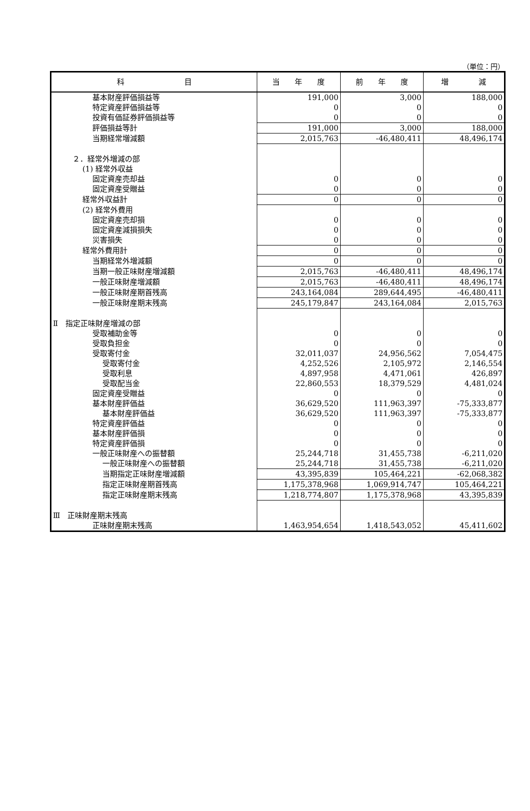（単位：円）
| 科 目 | 当 年 度 | 前 年 度 | 増 減 |
| --- | --- | --- | --- |
| 基本財産評価損益等 | 191,000 | 3,000 | 188,000 |
| 特定資産評価損益等 | 0 | 0 | 0 |
| 投資有価証券評価損益等 | 0 | 0 | 0 |
| 評価損益等計 | 191,000 | 3,000 | 188,000 |
| 当期経常増減額 | 2,015,763 | -46,480,411 | 48,496,174 |
| ２．経常外増減の部 | | | |
| (1) 経常外収益 | | | |
| 固定資産売却益 | 0 | 0 | 0 |
| 固定資産受贈益 | 0 | 0 | 0 |
| 経常外収益計 | 0 | 0 | 0 |
| (2) 経常外費用 | | | |
| 固定資産売却損 | 0 | 0 | 0 |
| 固定資産減損損失 | 0 | 0 | 0 |
| 災害損失 | 0 | 0 | 0 |
| 経常外費用計 | 0 | 0 | 0 |
| 当期経常外増減額 | 0 | 0 | 0 |
| 当期一般正味財産増減額 | 2,015,763 | -46,480,411 | 48,496,174 |
| 一般正味財産増減額 | 2,015,763 | -46,480,411 | 48,496,174 |
| 一般正味財産期首残高 | 243,164,084 | 289,644,495 | -46,480,411 |
| 一般正味財産期末残高 | 245,179,847 | 243,164,084 | 2,015,763 |
| Ⅱ 指定正味財産増減の部 | | | |
| 受取補助金等 | 0 | 0 | 0 |
| 受取負担金 | 0 | 0 | 0 |
| 受取寄付金 | 32,011,037 | 24,956,562 | 7,054,475 |
| 受取寄付金 | 4,252,526 | 2,105,972 | 2,146,554 |
| 受取利息 | 4,897,958 | 4,471,061 | 426,897 |
| 受取配当金 | 22,860,553 | 18,379,529 | 4,481,024 |
| 固定資産受贈益 | 0 | 0 | 0 |
| 基本財産評価益 | 36,629,520 | 111,963,397 | -75,333,877 |
| 基本財産評価益 | 36,629,520 | 111,963,397 | -75,333,877 |
| 特定資産評価益 | 0 | 0 | 0 |
| 基本財産評価損 | 0 | 0 | 0 |
| 特定資産評価損 | 0 | 0 | 0 |
| 一般正味財産への振替額 | 25,244,718 | 31,455,738 | -6,211,020 |
| 一般正味財産への振替額 | 25,244,718 | 31,455,738 | -6,211,020 |
| 当期指定正味財産増減額 | 43,395,839 | 105,464,221 | -62,068,382 |
| 指定正味財産期首残高 | 1,175,378,968 | 1,069,914,747 | 105,464,221 |
| 指定正味財産期末残高 | 1,218,774,807 | 1,175,378,968 | 43,395,839 |
| Ⅲ 正味財産期末残高 | | | |
| 正味財産期末残高 | 1,463,954,654 | 1,418,543,052 | 45,411,602 |